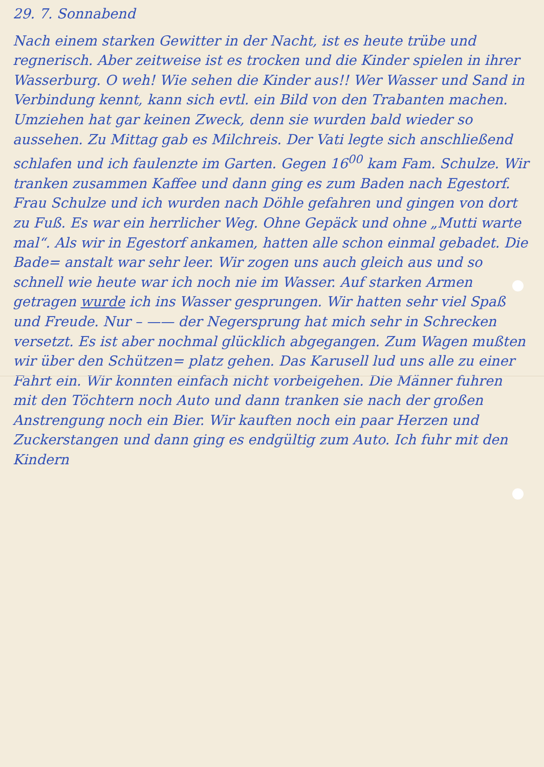29. 7. Sonnabend
Nach einem starken Gewitter in der Nacht, ist es heute trübe und regnerisch. Aber zeitweise ist es trocken und die Kinder spielen in ihrer Wasserburg. O weh! Wie sehen die Kinder aus!! Wer Wasser und Sand in Verbindung kennt, kann sich evtl. ein Bild von den Trabanten machen. Umziehen hat gar keinen Zweck, denn sie wurden bald wieder so aussehen. Zu Mittag gab es Milchreis. Der Vati legte sich anschließend schlafen und ich faulenzte im Garten. Gegen 16<sup>00</sup> kam Fam. Schulze. Wir tranken zusammen Kaffee und dann ging es zum Baden nach Egestorf. Frau Schulze und ich wurden nach Döhle gefahren und gingen von dort zu Fuß. Es war ein herrlicher Weg. Ohne Gepäck und ohne „Mutti warte mal“. Als wir in Egestorf ankamen, hatten alle schon einmal gebadet. Die Bade= anstalt war sehr leer. Wir zogen uns auch gleich aus und so schnell wie heute war ich noch nie im Wasser. Auf starken Armen getragen wurde ich ins Wasser gesprungen. Wir hatten sehr viel Spaß und Freude. Nur – —— der Negersprung hat mich sehr in Schrecken versetzt. Es ist aber nochmal glücklich abgegangen. Zum Wagen mußten wir über den Schützen= platz gehen. Das Karusell lud uns alle zu einer Fahrt ein. Wir konnten einfach nicht vorbeigehen. Die Männer fuhren mit den Töchtern noch Auto und dann tranken sie nach der großen Anstrengung noch ein Bier. Wir kauften noch ein paar Herzen und Zuckerstangen und dann ging es endgültig zum Auto. Ich fuhr mit den Kindern